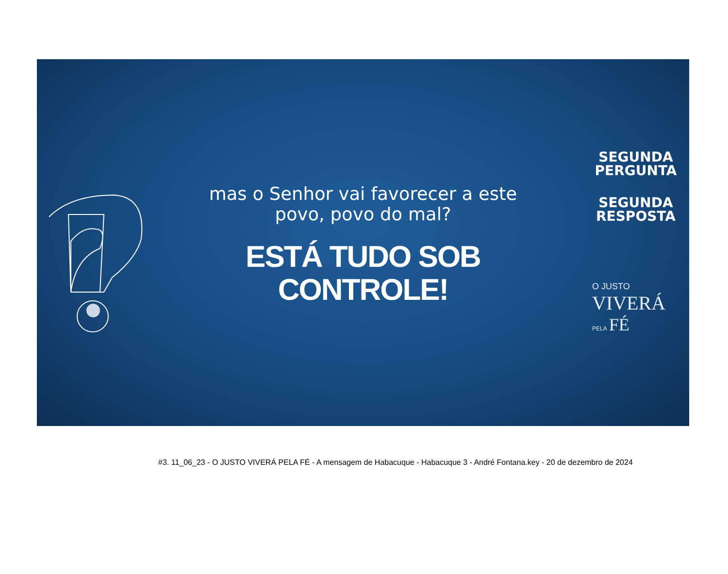mas o Senhor vai favorecer a este
povo, povo do mal?
ESTÁ TUDO SOB
CONTROLE!
SEGUNDA
PERGUNTA
SEGUNDA
RESPOSTA
O JUSTO
VIVERÁ
PELA FÉ
#3. 11_06_23 - O JUSTO VIVERÁ PELA FÉ - A mensagem de Habacuque - Habacuque 3 - André Fontana.key - 20 de dezembro de 2024